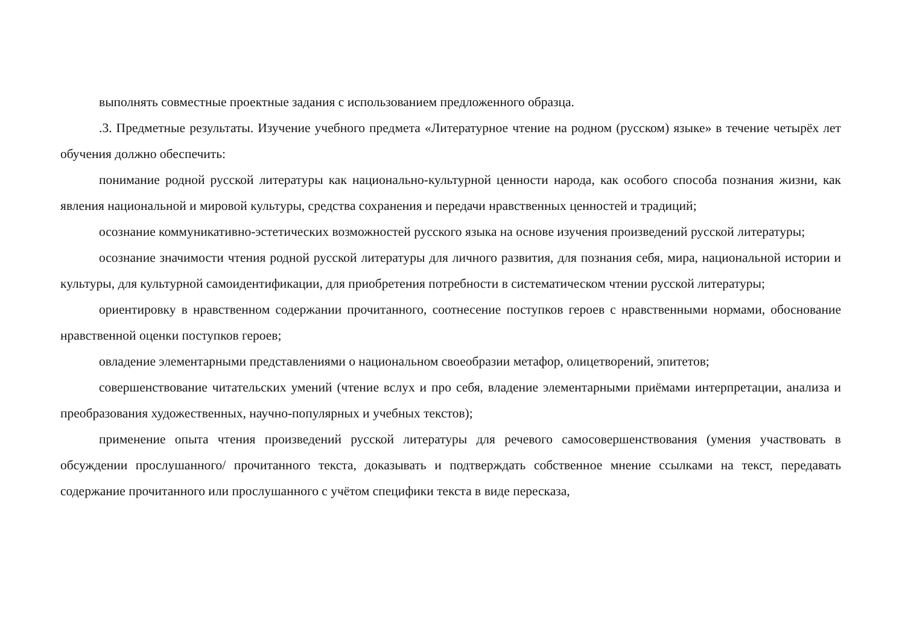выполнять совместные проектные задания с использованием предложенного образца.
.3. Предметные результаты. Изучение учебного предмета «Литературное чтение на родном (русском) языке» в течение четырёх лет обучения должно обеспечить:
понимание родной русской литературы как национально-культурной ценности народа, как особого способа познания жизни, как явления национальной и мировой культуры, средства сохранения и передачи нравственных ценностей и традиций;
осознание коммуникативно-эстетических возможностей русского языка на основе изучения произведений русской литературы;
осознание значимости чтения родной русской литературы для личного развития, для познания себя, мира, национальной истории и культуры, для культурной самоидентификации, для приобретения потребности в систематическом чтении русской литературы;
ориентировку в нравственном содержании прочитанного, соотнесение поступков героев с нравственными нормами, обоснование нравственной оценки поступков героев;
овладение элементарными представлениями о национальном своеобразии метафор, олицетворений, эпитетов;
совершенствование читательских умений (чтение вслух и про себя, владение элементарными приёмами интерпретации, анализа и преобразования художественных, научно-популярных и учебных текстов);
применение опыта чтения произведений русской литературы для речевого самосовершенствования (умения участвовать в обсуждении прослушанного/ прочитанного текста, доказывать и подтверждать собственное мнение ссылками на текст, передавать содержание прочитанного или прослушанного с учётом специфики текста в виде пересказа,